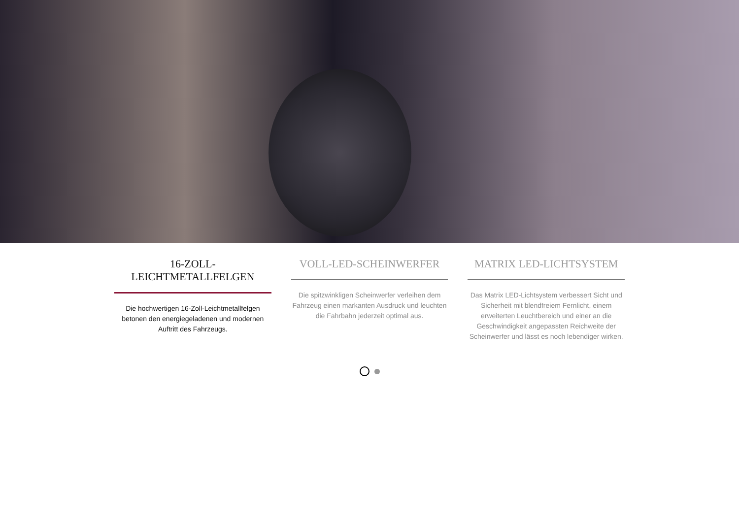16-ZOLL-LEICHTMETALLFELGEN
Die hochwertigen 16-Zoll-Leichtmetallfelgen betonen den energiegeladenen und modernen Auftritt des Fahrzeugs.
VOLL-LED-SCHEINWERFER
Die spitzwinkligen Scheinwerfer verleihen dem Fahrzeug einen markanten Ausdruck und leuchten die Fahrbahn jederzeit optimal aus.
MATRIX LED-LICHTSYSTEM
Das Matrix LED-Lichtsystem verbessert Sicht und Sicherheit mit blendfreiem Fernlicht, einem erweiterten Leuchtbereich und einer an die Geschwindigkeit angepassten Reichweite der Scheinwerfer und lässt es noch lebendiger wirken.